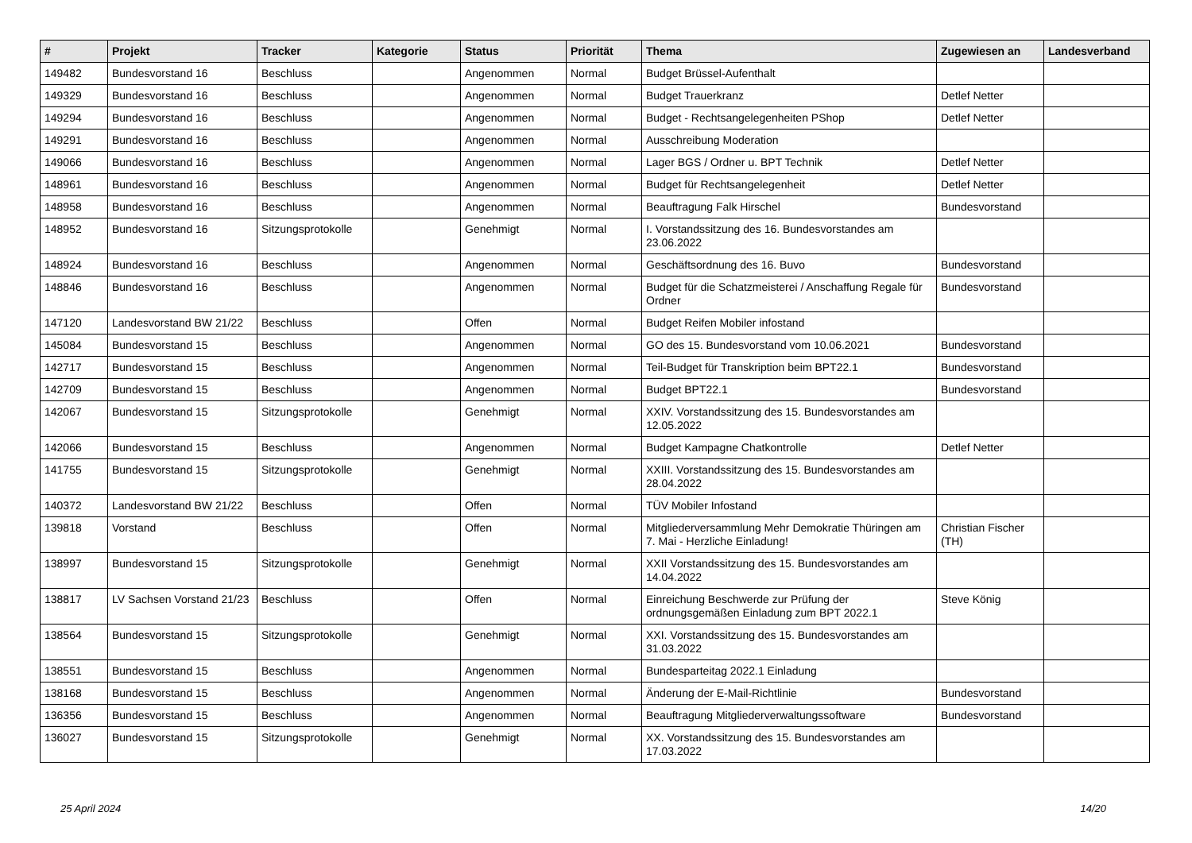| # | Projekt | Tracker | Kategorie | Status | Priorität | Thema | Zugewiesen an | Landesverband |
| --- | --- | --- | --- | --- | --- | --- | --- | --- |
| 149482 | Bundesvorstand 16 | Beschluss | | Angenommen | Normal | Budget Brüssel-Aufenthalt | | |
| 149329 | Bundesvorstand 16 | Beschluss | | Angenommen | Normal | Budget Trauerkranz | Detlef Netter | |
| 149294 | Bundesvorstand 16 | Beschluss | | Angenommen | Normal | Budget - Rechtsangelegenheiten PShop | Detlef Netter | |
| 149291 | Bundesvorstand 16 | Beschluss | | Angenommen | Normal | Ausschreibung Moderation | | |
| 149066 | Bundesvorstand 16 | Beschluss | | Angenommen | Normal | Lager BGS / Ordner u. BPT Technik | Detlef Netter | |
| 148961 | Bundesvorstand 16 | Beschluss | | Angenommen | Normal | Budget für Rechtsangelegenheit | Detlef Netter | |
| 148958 | Bundesvorstand 16 | Beschluss | | Angenommen | Normal | Beauftragung Falk Hirschel | Bundesvorstand | |
| 148952 | Bundesvorstand 16 | Sitzungsprotokolle | | Genehmigt | Normal | I. Vorstandssitzung des 16. Bundesvorstandes am 23.06.2022 | | |
| 148924 | Bundesvorstand 16 | Beschluss | | Angenommen | Normal | Geschäftsordnung des 16. Buvo | Bundesvorstand | |
| 148846 | Bundesvorstand 16 | Beschluss | | Angenommen | Normal | Budget für die Schatzmeisterei / Anschaffung Regale für Ordner | Bundesvorstand | |
| 147120 | Landesvorstand BW 21/22 | Beschluss | | Offen | Normal | Budget Reifen Mobiler infostand | | |
| 145084 | Bundesvorstand 15 | Beschluss | | Angenommen | Normal | GO des 15. Bundesvorstand vom 10.06.2021 | Bundesvorstand | |
| 142717 | Bundesvorstand 15 | Beschluss | | Angenommen | Normal | Teil-Budget für Transkription beim BPT22.1 | Bundesvorstand | |
| 142709 | Bundesvorstand 15 | Beschluss | | Angenommen | Normal | Budget BPT22.1 | Bundesvorstand | |
| 142067 | Bundesvorstand 15 | Sitzungsprotokolle | | Genehmigt | Normal | XXIV. Vorstandssitzung des 15. Bundesvorstandes am 12.05.2022 | | |
| 142066 | Bundesvorstand 15 | Beschluss | | Angenommen | Normal | Budget Kampagne Chatkontrolle | Detlef Netter | |
| 141755 | Bundesvorstand 15 | Sitzungsprotokolle | | Genehmigt | Normal | XXIII. Vorstandssitzung des 15. Bundesvorstandes am 28.04.2022 | | |
| 140372 | Landesvorstand BW 21/22 | Beschluss | | Offen | Normal | TÜV Mobiler Infostand | | |
| 139818 | Vorstand | Beschluss | | Offen | Normal | Mitgliederversammlung Mehr Demokratie Thüringen am 7. Mai - Herzliche Einladung! | Christian Fischer (TH) | |
| 138997 | Bundesvorstand 15 | Sitzungsprotokolle | | Genehmigt | Normal | XXII Vorstandssitzung des 15. Bundesvorstandes am 14.04.2022 | | |
| 138817 | LV Sachsen Vorstand 21/23 | Beschluss | | Offen | Normal | Einreichung Beschwerde zur Prüfung der ordnungsgemäßen Einladung zum BPT 2022.1 | Steve König | |
| 138564 | Bundesvorstand 15 | Sitzungsprotokolle | | Genehmigt | Normal | XXI. Vorstandssitzung des 15. Bundesvorstandes am 31.03.2022 | | |
| 138551 | Bundesvorstand 15 | Beschluss | | Angenommen | Normal | Bundesparteitag 2022.1 Einladung | | |
| 138168 | Bundesvorstand 15 | Beschluss | | Angenommen | Normal | Änderung der E-Mail-Richtlinie | Bundesvorstand | |
| 136356 | Bundesvorstand 15 | Beschluss | | Angenommen | Normal | Beauftragung Mitgliederverwaltungssoftware | Bundesvorstand | |
| 136027 | Bundesvorstand 15 | Sitzungsprotokolle | | Genehmigt | Normal | XX. Vorstandssitzung des 15. Bundesvorstandes am 17.03.2022 | | |
25 April 2024 14/20